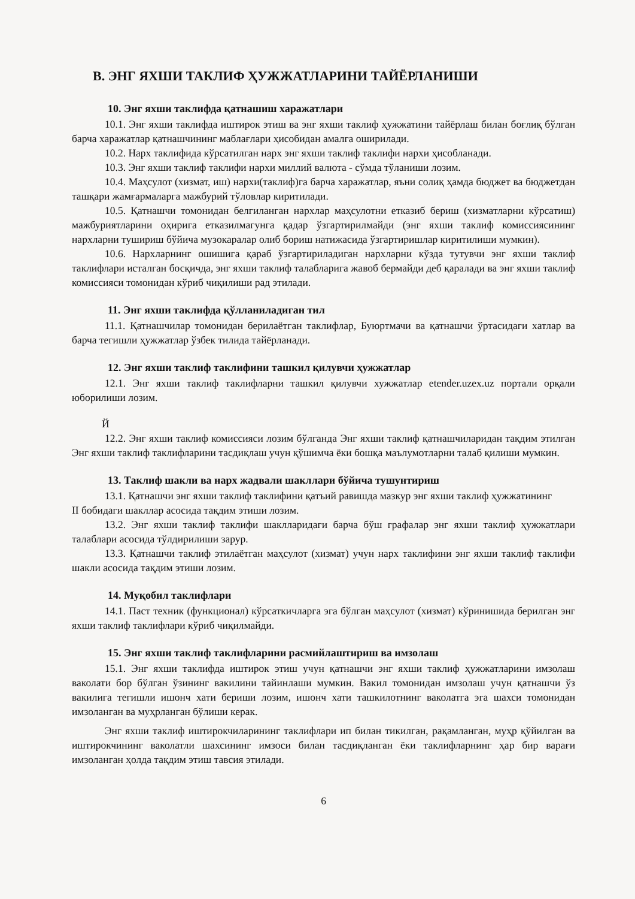В. ЭНГ ЯХШИ ТАКЛИФ ҲУЖЖАТЛАРИНИ ТАЙЁРЛАНИШИ
10. Энг яхши таклифда қатнашиш харажатлари
10.1. Энг яхши таклифда иштирок этиш ва энг яхши таклиф ҳужжатини тайёрлаш билан боғлиқ бўлган барча харажатлар қатнашчининг маблағлари ҳисобидан амалга оширилади.
10.2. Нарх таклифида кўрсатилган нарх энг яхши таклиф таклифи нархи ҳисобланади.
10.3. Энг яхши таклиф таклифи нархи миллий валюта - сўмда тўланиши лозим.
10.4. Маҳсулот (хизмат, иш) нархи(таклиф)га барча харажатлар, яъни солиқ ҳамда бюджет ва бюджетдан ташқари жамғармаларга мажбурий тўловлар киритилади.
10.5. Қатнашчи томонидан белгиланган нархлар маҳсулотни етказиб бериш (хизматларни кўрсатиш) мажбуриятларини оҳирига етказилмагунга қадар ўзгартирилмайди (энг яхши таклиф комиссиясининг нархларни тушириш бўйича музокаралар олиб бориш натижасида ўзгартиришлар киритилиши мумкин).
10.6. Нархларнинг ошишига қараб ўзгартириладиган нархларни кўзда тутувчи энг яхши таклиф таклифлари исталган босқичда, энг яхши таклиф талабларига жавоб бермайди деб қаралади ва энг яхши таклиф комиссияси томонидан кўриб чиқилиши рад этилади.
11. Энг яхши таклифда қўлланиладиган тил
11.1. Қатнашчилар томонидан берилаётган таклифлар, Буюртмачи ва қатнашчи ўртасидаги хатлар ва барча тегишли ҳужжатлар ўзбек тилида тайёрланади.
12. Энг яхши таклиф таклифини ташкил қилувчи ҳужжатлар
12.1. Энг яхши таклиф таклифларни ташкил қилувчи хужжатлар etender.uzex.uz портали орқали юборилиши лозим.
Й
12.2. Энг яхши таклиф комиссияси лозим бўлганда Энг яхши таклиф қатнашчиларидан тақдим этилган Энг яхши таклиф таклифларини тасдиқлаш учун қўшимча ёки бошқа маълумотларни талаб қилиши мумкин.
13. Таклиф шакли ва нарх жадвали шакллари бўйича тушунтириш
13.1. Қатнашчи энг яхши таклиф таклифини қатъий равишда мазкур энг яхши таклиф ҳужжатининг
II бобидаги шакллар асосида тақдим этиши лозим.
13.2. Энг яхши таклиф таклифи шаклларидаги барча бўш графалар энг яхши таклиф ҳужжатлари талаблари асосида тўлдирилиши зарур.
13.3. Қатнашчи таклиф этилаётган маҳсулот (хизмат) учун нарх таклифини энг яхши таклиф таклифи шакли асосида тақдим этиши лозим.
14. Муқобил таклифлари
14.1. Паст техник (функционал) кўрсаткичларга эга бўлган маҳсулот (хизмат) кўринишида берилган энг яхши таклиф таклифлари кўриб чиқилмайди.
15. Энг яхши таклиф таклифларини расмийлаштириш ва имзолаш
15.1. Энг яхши таклифда иштирок этиш учун қатнашчи энг яхши таклиф ҳужжатларини имзолаш ваколати бор бўлган ўзининг вакилини тайинлаши мумкин. Вакил томонидан имзолаш учун қатнашчи ўз вакилига тегишли ишонч хати бериши лозим, ишонч хати ташкилотнинг ваколатга эга шахси томонидан имзоланган ва муҳрланган бўлиши керак.
Энг яхши таклиф иштирокчиларининг таклифлари ип билан тикилган, рақамланган, муҳр қўйилган ва иштирокчининг ваколатли шахсининг имзоси билан тасдиқланган ёки таклифларнинг ҳар бир варағи имзоланган ҳолда тақдим этиш тавсия этилади.
6